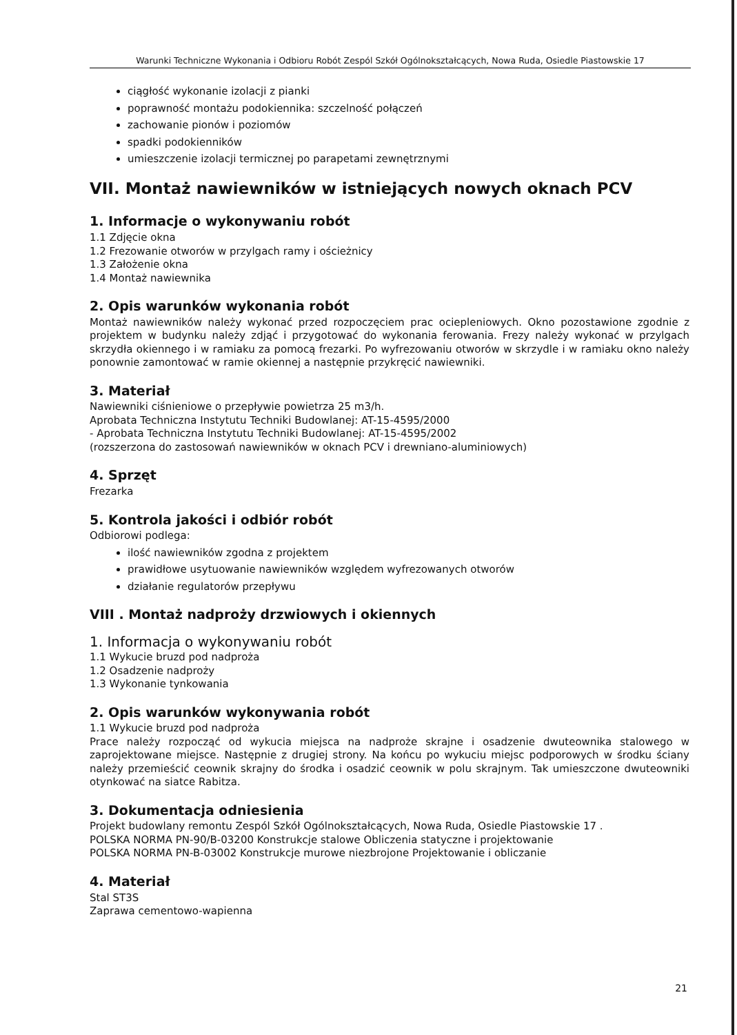Warunki Techniczne Wykonania i Odbioru Robót Zespól Szkół Ogólnokształcących, Nowa Ruda, Osiedle Piastowskie 17
ciągłość wykonanie izolacji z pianki
poprawność montażu podokiennika: szczelność połączeń
zachowanie pionów i poziomów
spadki podokienników
umieszczenie izolacji termicznej po parapetami zewnętrznymi
VII. Montaż nawiewników w istniejących nowych oknach PCV
1. Informacje o wykonywaniu robót
1.1 Zdjęcie okna
1.2 Frezowanie otworów w przylgach ramy i ościeżnicy
1.3 Założenie okna
1.4 Montaż nawiewnika
2. Opis warunków wykonania robót
Montaż nawiewników należy wykonać przed rozpoczęciem prac ociepleniowych. Okno pozostawione zgodnie z projektem w budynku należy zdjąć i przygotować do wykonania ferowania. Frezy należy wykonać w przylgach skrzydła okiennego i w ramiaku za pomocą frezarki. Po wyfrezowaniu otworów w skrzydle i w ramiaku okno należy ponownie zamontować w ramie okiennej a następnie przykręcić nawiewniki.
3. Materiał
Nawiewniki ciśnieniowe o przepływie powietrza 25 m3/h.
Aprobata Techniczna Instytutu Techniki Budowlanej: AT-15-4595/2000
- Aprobata Techniczna Instytutu Techniki Budowlanej: AT-15-4595/2002
(rozszerzona do zastosowań nawiewników w oknach PCV i drewniano-aluminiowych)
4. Sprzęt
Frezarka
5. Kontrola jakości i odbiór robót
Odbiorowi podlega:
ilość nawiewników zgodna z projektem
prawidłowe usytuowanie nawiewników względem wyfrezowanych otworów
działanie regulatorów przepływu
VIII . Montaż nadproży drzwiowych i okiennych
1. Informacja o wykonywaniu robót
1.1 Wykucie bruzd pod nadproża
1.2 Osadzenie nadproży
1.3 Wykonanie tynkowania
2. Opis warunków wykonywania robót
1.1 Wykucie bruzd pod nadproża
Prace należy rozpocząć od wykucia miejsca na nadproże skrajne i osadzenie dwuteownika stalowego w zaprojektowane miejsce. Następnie z drugiej strony. Na końcu po wykuciu miejsc podporowych w środku ściany należy przemieścić ceownik skrajny do środka i osadzić ceownik w polu skrajnym. Tak umieszczone dwuteowniki otynkować na siatce Rabitza.
3. Dokumentacja odniesienia
Projekt budowlany remontu Zespól Szkół Ogólnokształcących, Nowa Ruda, Osiedle Piastowskie 17 .
POLSKA NORMA PN-90/B-03200 Konstrukcje stalowe Obliczenia statyczne i projektowanie
POLSKA NORMA PN-B-03002 Konstrukcje murowe niezbrojone Projektowanie i obliczanie
4. Materiał
Stal ST3S
Zaprawa cementowo-wapienna
21